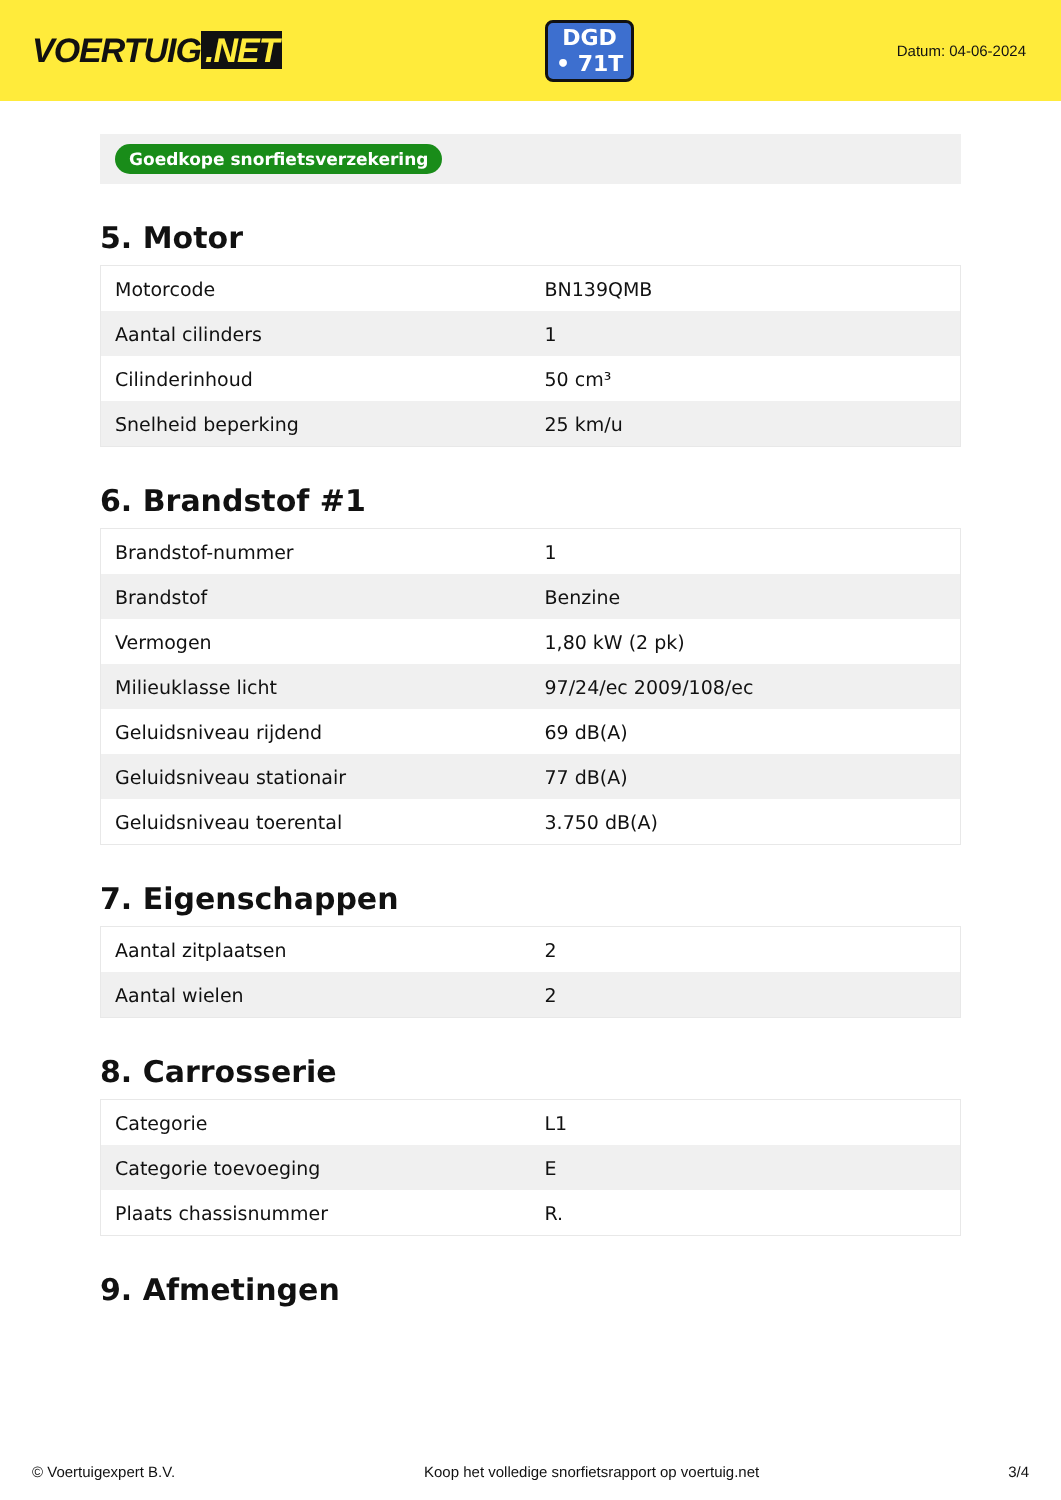VOERTUIG.NET
DGD
• 71T
Datum: 04-06-2024
Goedkope snorfietsverzekering
5. Motor
| Motorcode | BN139QMB |
| Aantal cilinders | 1 |
| Cilinderinhoud | 50 cm³ |
| Snelheid beperking | 25 km/u |
6. Brandstof #1
| Brandstof-nummer | 1 |
| Brandstof | Benzine |
| Vermogen | 1,80 kW (2 pk) |
| Milieuklasse licht | 97/24/ec 2009/108/ec |
| Geluidsniveau rijdend | 69 dB(A) |
| Geluidsniveau stationair | 77 dB(A) |
| Geluidsniveau toerental | 3.750 dB(A) |
7. Eigenschappen
| Aantal zitplaatsen | 2 |
| Aantal wielen | 2 |
8. Carrosserie
| Categorie | L1 |
| Categorie toevoeging | E |
| Plaats chassisnummer | R. |
9. Afmetingen
© Voertuigexpert B.V. Koop het volledige snorfietsrapport op voertuig.net 3/4